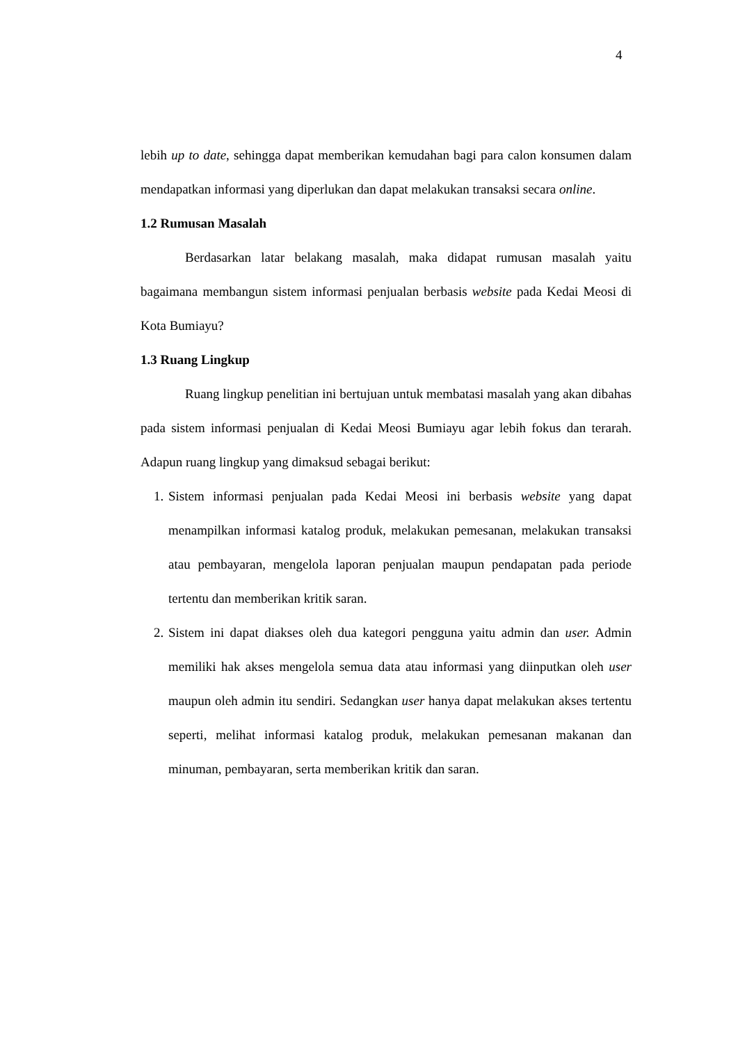4
lebih up to date, sehingga dapat memberikan kemudahan bagi para calon konsumen dalam mendapatkan informasi yang diperlukan dan dapat melakukan transaksi secara online.
1.2 Rumusan Masalah
Berdasarkan latar belakang masalah, maka didapat rumusan masalah yaitu bagaimana membangun sistem informasi penjualan berbasis website pada Kedai Meosi di Kota Bumiayu?
1.3 Ruang Lingkup
Ruang lingkup penelitian ini bertujuan untuk membatasi masalah yang akan dibahas pada sistem informasi penjualan di Kedai Meosi Bumiayu agar lebih fokus dan terarah. Adapun ruang lingkup yang dimaksud sebagai berikut:
1. Sistem informasi penjualan pada Kedai Meosi ini berbasis website yang dapat menampilkan informasi katalog produk, melakukan pemesanan, melakukan transaksi atau pembayaran, mengelola laporan penjualan maupun pendapatan pada periode tertentu dan memberikan kritik saran.
2. Sistem ini dapat diakses oleh dua kategori pengguna yaitu admin dan user. Admin memiliki hak akses mengelola semua data atau informasi yang diinputkan oleh user maupun oleh admin itu sendiri. Sedangkan user hanya dapat melakukan akses tertentu seperti, melihat informasi katalog produk, melakukan pemesanan makanan dan minuman, pembayaran, serta memberikan kritik dan saran.